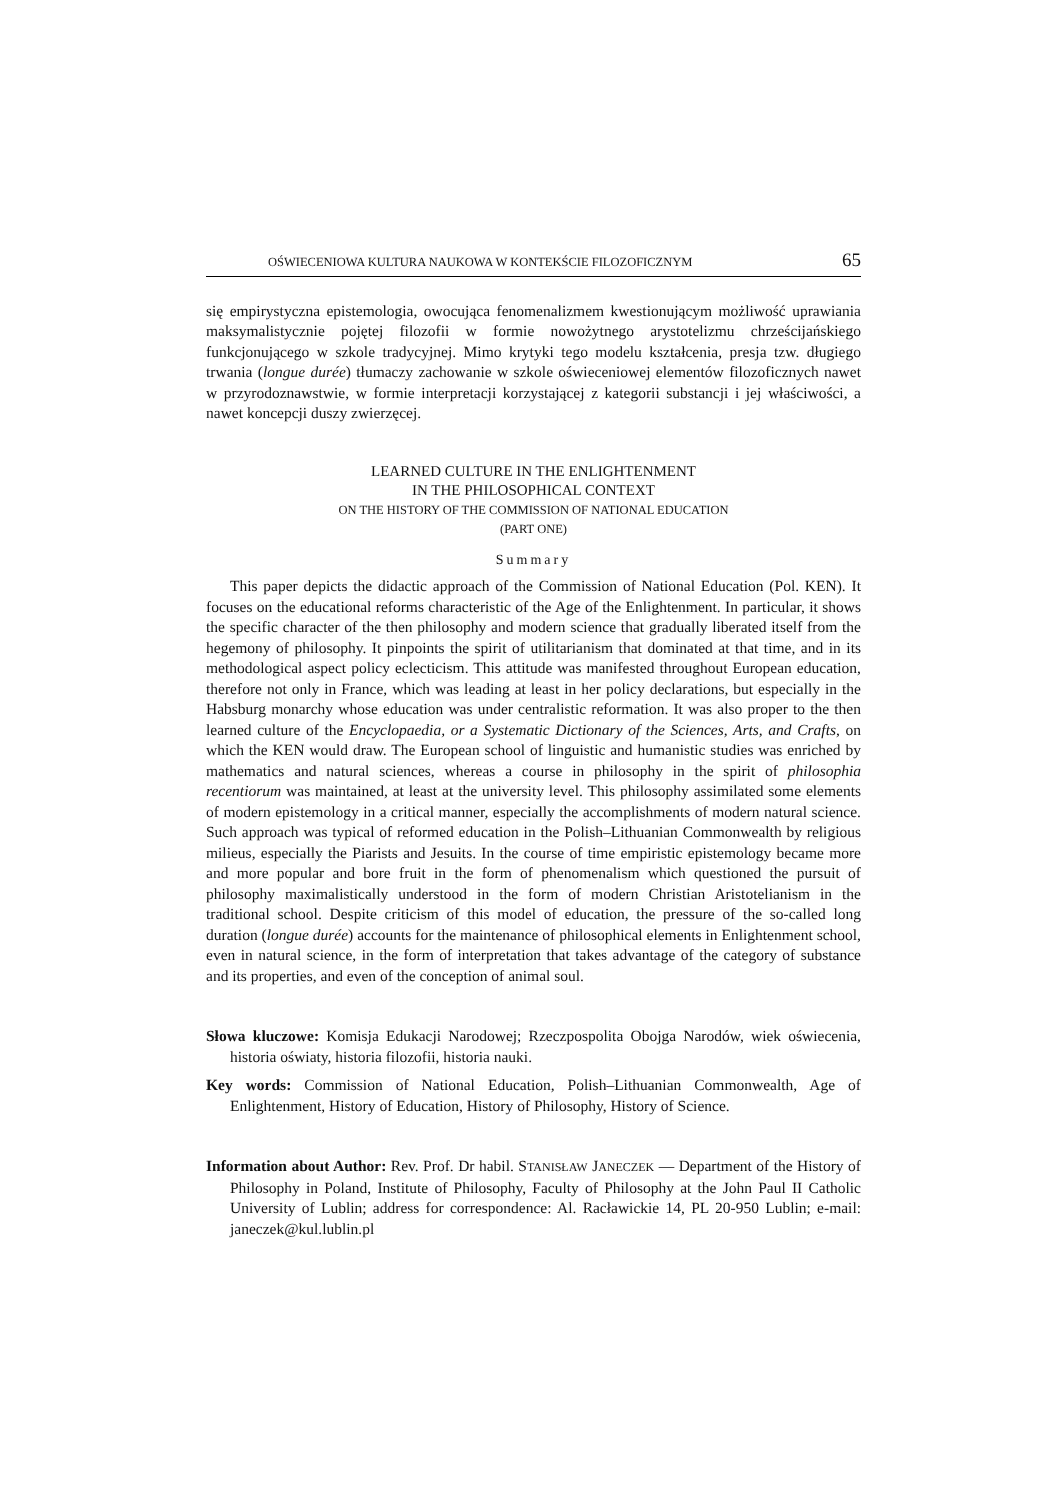OŚWIECENIOWA KULTURA NAUKOWA W KONTEKŚCIE FILOZOFICZNYM 65
się empirystyczna epistemologia, owocująca fenomenalizmem kwestionującym możliwość uprawiania maksymalistycznie pojętej filozofii w formie nowożytnego arystotelizmu chrześcijańskiego funkcjonującego w szkole tradycyjnej. Mimo krytyki tego modelu kształcenia, presja tzw. długiego trwania (longue durée) tłumaczy zachowanie w szkole oświeceniowej elementów filozoficznych nawet w przyrodoznawstwie, w formie interpretacji korzystającej z kategorii substancji i jej właściwości, a nawet koncepcji duszy zwierzęcej.
LEARNED CULTURE IN THE ENLIGHTENMENT
IN THE PHILOSOPHICAL CONTEXT
ON THE HISTORY OF THE COMMISSION OF NATIONAL EDUCATION
(PART ONE)
Summary
This paper depicts the didactic approach of the Commission of National Education (Pol. KEN). It focuses on the educational reforms characteristic of the Age of the Enlightenment. In particular, it shows the specific character of the then philosophy and modern science that gradually liberated itself from the hegemony of philosophy. It pinpoints the spirit of utilitarianism that dominated at that time, and in its methodological aspect policy eclecticism. This attitude was manifested throughout European education, therefore not only in France, which was leading at least in her policy declarations, but especially in the Habsburg monarchy whose education was under centralistic reformation. It was also proper to the then learned culture of the Encyclopaedia, or a Systematic Dictionary of the Sciences, Arts, and Crafts, on which the KEN would draw. The European school of linguistic and humanistic studies was enriched by mathematics and natural sciences, whereas a course in philosophy in the spirit of philosophia recentiorum was maintained, at least at the university level. This philosophy assimilated some elements of modern epistemology in a critical manner, especially the accomplishments of modern natural science. Such approach was typical of reformed education in the Polish–Lithuanian Commonwealth by religious milieus, especially the Piarists and Jesuits. In the course of time empiristic epistemology became more and more popular and bore fruit in the form of phenomenalism which questioned the pursuit of philosophy maximalistically understood in the form of modern Christian Aristotelianism in the traditional school. Despite criticism of this model of education, the pressure of the so-called long duration (longue durée) accounts for the maintenance of philosophical elements in Enlightenment school, even in natural science, in the form of interpretation that takes advantage of the category of substance and its properties, and even of the conception of animal soul.
Słowa kluczowe: Komisja Edukacji Narodowej; Rzeczpospolita Obojga Narodów, wiek oświecenia, historia oświaty, historia filozofii, historia nauki.
Key words: Commission of National Education, Polish–Lithuanian Commonwealth, Age of Enlightenment, History of Education, History of Philosophy, History of Science.
Information about Author: Rev. Prof. Dr habil. STANISŁAW JANECZEK — Department of the History of Philosophy in Poland, Institute of Philosophy, Faculty of Philosophy at the John Paul II Catholic University of Lublin; address for correspondence: Al. Racławickie 14, PL 20-950 Lublin; e-mail: janeczek@kul.lublin.pl